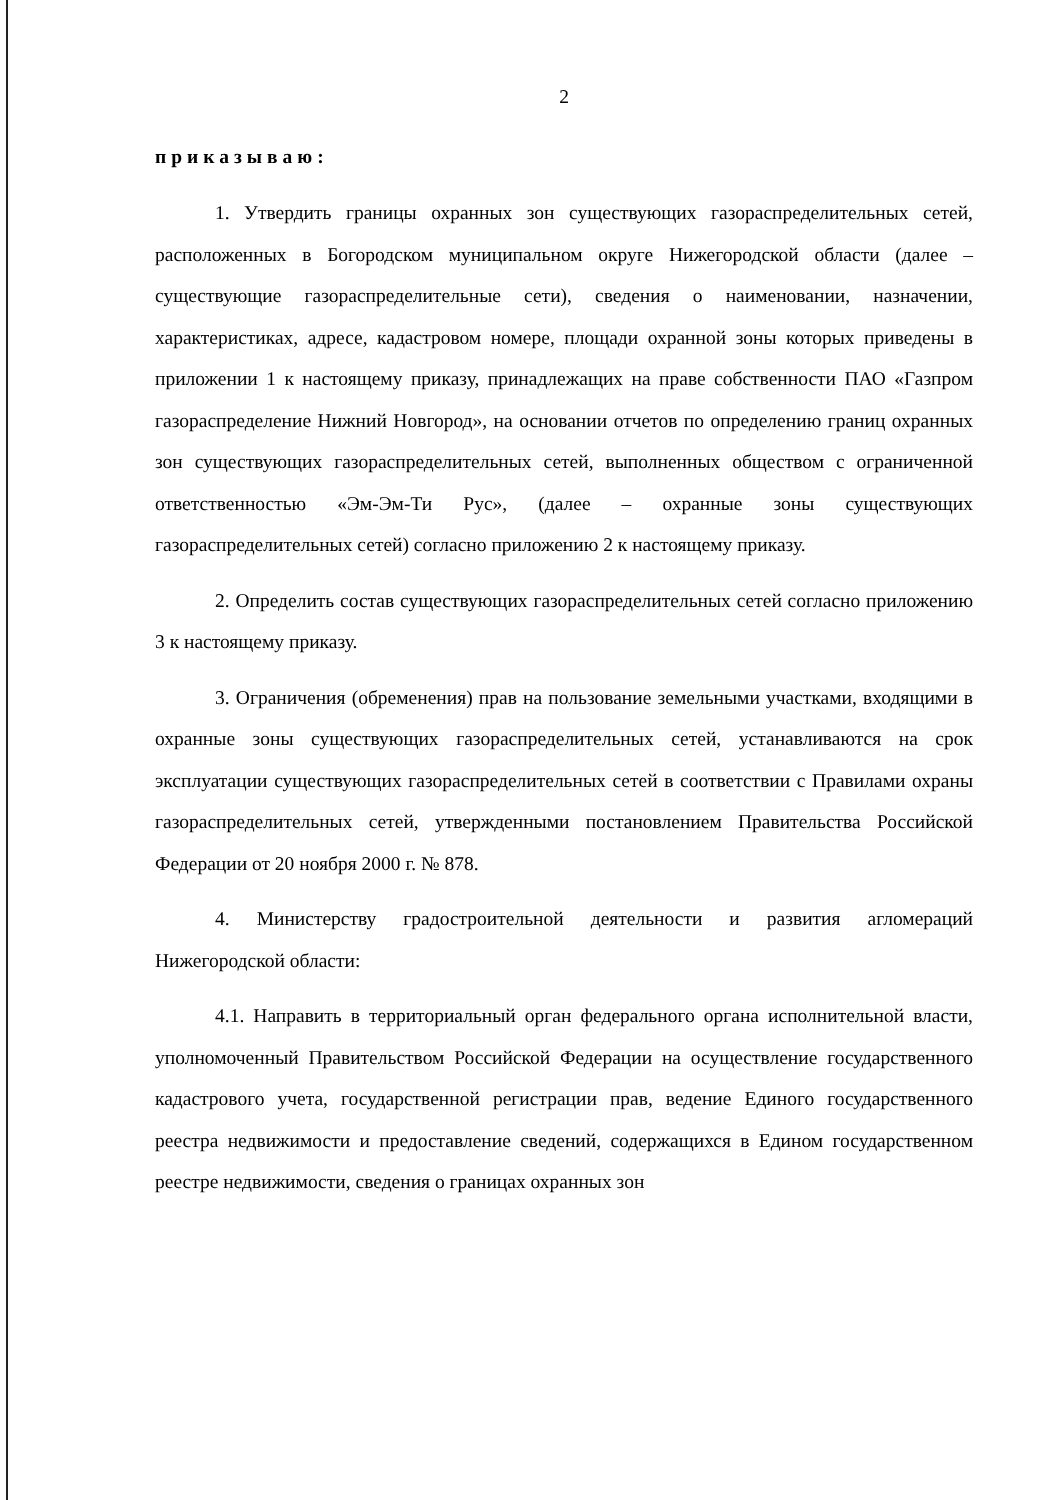2
приказываю:
1. Утвердить границы охранных зон существующих газораспределительных сетей, расположенных в Богородском муниципальном округе Нижегородской области (далее – существующие газораспределительные сети), сведения о наименовании, назначении, характеристиках, адресе, кадастровом номере, площади охранной зоны которых приведены в приложении 1 к настоящему приказу, принадлежащих на праве собственности ПАО «Газпром газораспределение Нижний Новгород», на основании отчетов по определению границ охранных зон существующих газораспределительных сетей, выполненных обществом с ограниченной ответственностью «Эм-Эм-Ти Рус», (далее – охранные зоны существующих газораспределительных сетей) согласно приложению 2 к настоящему приказу.
2. Определить состав существующих газораспределительных сетей согласно приложению 3 к настоящему приказу.
3. Ограничения (обременения) прав на пользование земельными участками, входящими в охранные зоны существующих газораспределительных сетей, устанавливаются на срок эксплуатации существующих газораспределительных сетей в соответствии с Правилами охраны газораспределительных сетей, утвержденными постановлением Правительства Российской Федерации от 20 ноября 2000 г. № 878.
4. Министерству градостроительной деятельности и развития агломераций Нижегородской области:
4.1. Направить в территориальный орган федерального органа исполнительной власти, уполномоченный Правительством Российской Федерации на осуществление государственного кадастрового учета, государственной регистрации прав, ведение Единого государственного реестра недвижимости и предоставление сведений, содержащихся в Едином государственном реестре недвижимости, сведения о границах охранных зон